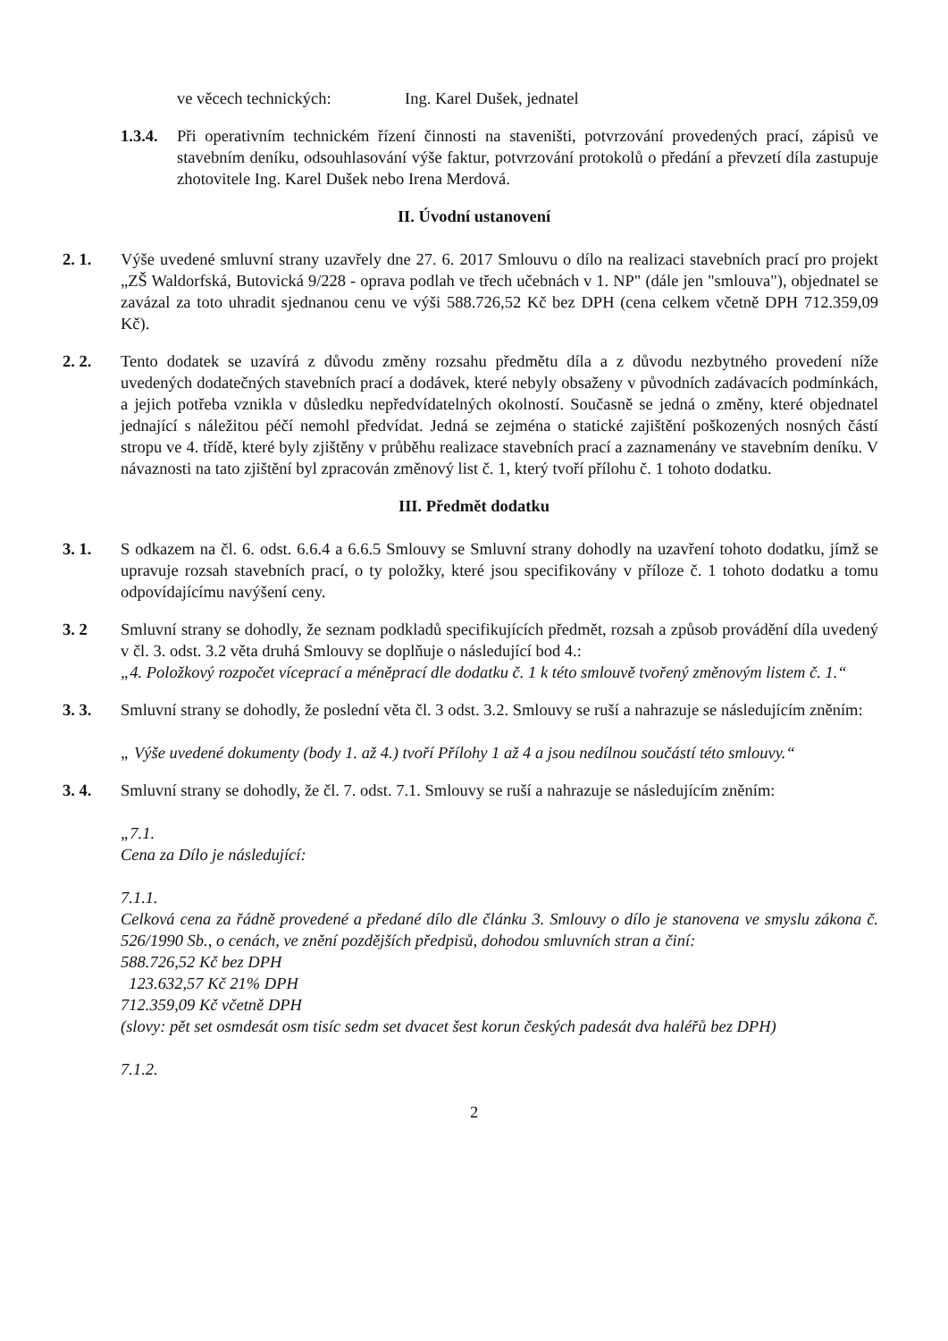ve věcech technických: Ing. Karel Dušek, jednatel
1.3.4.
Při operativním technickém řízení činnosti na staveništi, potvrzování provedených prací, zápisů ve stavebním deníku, odsouhlasování výše faktur, potvrzování protokolů o předání a převzetí díla zastupuje zhotovitele Ing. Karel Dušek nebo Irena Merdová.
II. Úvodní ustanovení
2. 1. Výše uvedené smluvní strany uzavřely dne 27. 6. 2017 Smlouvu o dílo na realizaci stavebních prací pro projekt „ZŠ Waldorfská, Butovická 9/228 - oprava podlah ve třech učebnách v 1. NP" (dále jen "smlouva"), objednatel se zavázal za toto uhradit sjednanou cenu ve výši 588.726,52 Kč bez DPH (cena celkem včetně DPH 712.359,09 Kč).
2. 2. Tento dodatek se uzavírá z důvodu změny rozsahu předmětu díla a z důvodu nezbytného provedení níže uvedených dodatečných stavebních prací a dodávek, které nebyly obsaženy v původních zadávacích podmínkách, a jejich potřeba vznikla v důsledku nepředvídatelných okolností. Současně se jedná o změny, které objednatel jednající s náležitou péčí nemohl předvídat. Jedná se zejména o statické zajištění poškozených nosných částí stropu ve 4. třídě, které byly zjištěny v průběhu realizace stavebních prací a zaznamenány ve stavebním deníku. V návaznosti na tato zjištění byl zpracován změnový list č. 1, který tvoří přílohu č. 1 tohoto dodatku.
III. Předmět dodatku
3. 1. S odkazem na čl. 6. odst. 6.6.4 a 6.6.5 Smlouvy se Smluvní strany dohodly na uzavření tohoto dodatku, jímž se upravuje rozsah stavebních prací, o ty položky, které jsou specifikovány v příloze č. 1 tohoto dodatku a tomu odpovídajícímu navýšení ceny.
3. 2 Smluvní strany se dohodly, že seznam podkladů specifikujících předmět, rozsah a způsob provádění díla uvedený v čl. 3. odst. 3.2 věta druhá Smlouvy se doplňuje o následující bod 4.:
„4. Položkový rozpočet víceprací a méněprací dle dodatku č. 1 k této smlouvě tvořený změnovým listem č. 1.“
3. 3. Smluvní strany se dohodly, že poslední věta čl. 3 odst. 3.2. Smlouvy se ruší a nahrazuje se následujícím zněním:
„ Výše uvedené dokumenty (body 1. až 4.) tvoří Přílohy 1 až 4 a jsou nedílnou součástí této smlouvy.“
3. 4. Smluvní strany se dohodly, že čl. 7. odst. 7.1. Smlouvy se ruší a nahrazuje se následujícím zněním:
„7.1.
Cena za Dílo je následující:
7.1.1.
Celková cena za řádně provedené a předané dílo dle článku 3. Smlouvy o dílo je stanovena ve smyslu zákona č. 526/1990 Sb., o cenách, ve znění pozdějších předpisů, dohodou smluvních stran a činí:
588.726,52 Kč bez DPH
123.632,57 Kč 21% DPH
712.359,09 Kč včetně DPH
(slovy: pět set osmdesát osm tisíc sedm set dvacet šest korun českých padesát dva haléřů bez DPH)
7.1.2.
2